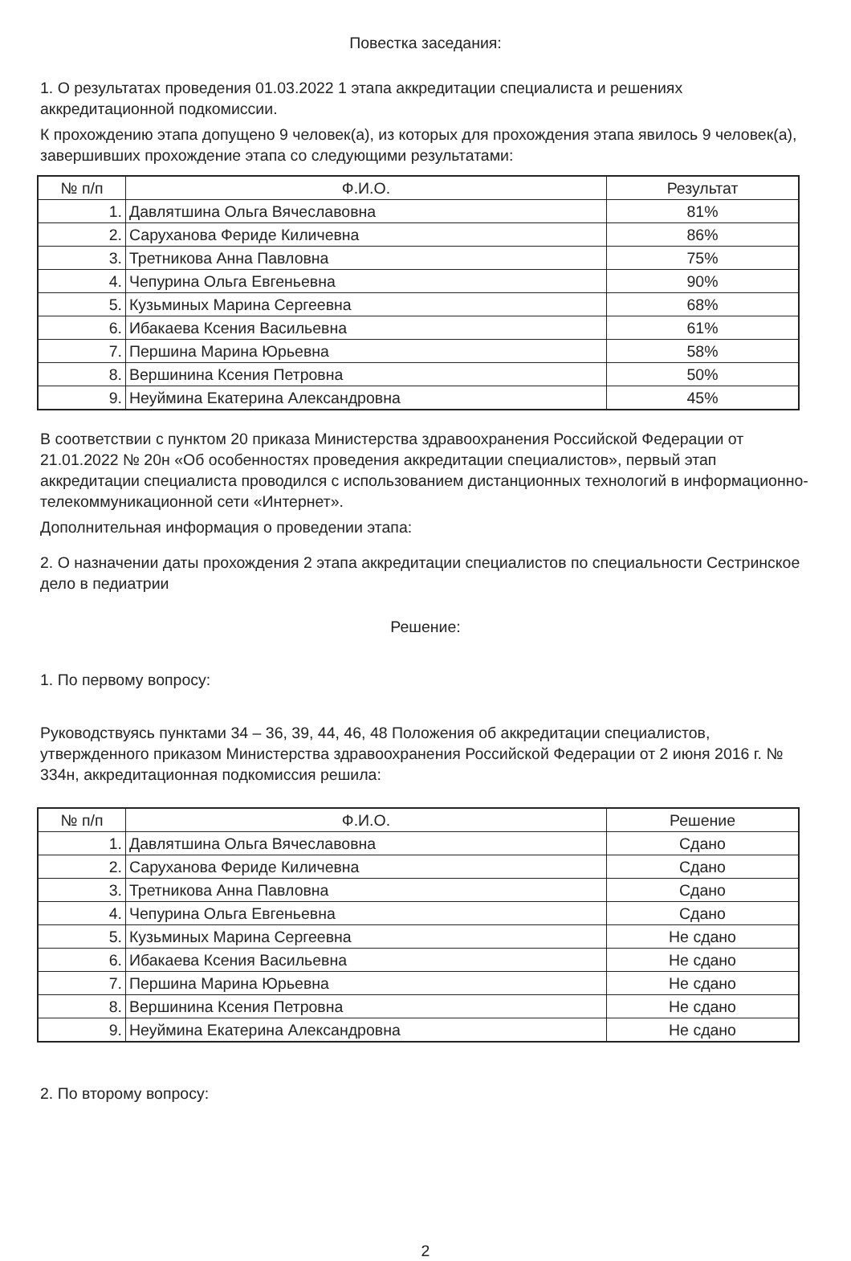Повестка заседания:
1. О результатах проведения 01.03.2022 1 этапа аккредитации специалиста и решениях аккредитационной подкомиссии.
К прохождению этапа допущено 9 человек(а), из которых для прохождения этапа явилось 9 человек(а), завершивших прохождение этапа со следующими результатами:
| № п/п | Ф.И.О. | Результат |
| --- | --- | --- |
| 1. | Давлятшина Ольга Вячеславовна | 81% |
| 2. | Саруханова Фериде Киличевна | 86% |
| 3. | Третникова Анна Павловна | 75% |
| 4. | Чепурина Ольга Евгеньевна | 90% |
| 5. | Кузьминых Марина Сергеевна | 68% |
| 6. | Ибакаева Ксения Васильевна | 61% |
| 7. | Першина Марина Юрьевна | 58% |
| 8. | Вершинина Ксения Петровна | 50% |
| 9. | Неуймина Екатерина Александровна | 45% |
В соответствии с пунктом 20 приказа Министерства здравоохранения Российской Федерации от 21.01.2022 № 20н «Об особенностях проведения аккредитации специалистов», первый этап аккредитации специалиста проводился с использованием дистанционных технологий в информационно-телекоммуникационной сети «Интернет».
Дополнительная информация о проведении этапа:
2. О назначении даты прохождения 2 этапа аккредитации специалистов по специальности Сестринское дело в педиатрии
Решение:
1. По первому вопросу:
Руководствуясь пунктами 34 – 36, 39, 44, 46, 48 Положения об аккредитации специалистов, утвержденного приказом Министерства здравоохранения Российской Федерации от 2 июня 2016 г. № 334н, аккредитационная подкомиссия решила:
| № п/п | Ф.И.О. | Решение |
| --- | --- | --- |
| 1. | Давлятшина Ольга Вячеславовна | Сдано |
| 2. | Саруханова Фериде Киличевна | Сдано |
| 3. | Третникова Анна Павловна | Сдано |
| 4. | Чепурина Ольга Евгеньевна | Сдано |
| 5. | Кузьминых Марина Сергеевна | Не сдано |
| 6. | Ибакаева Ксения Васильевна | Не сдано |
| 7. | Першина Марина Юрьевна | Не сдано |
| 8. | Вершинина Ксения Петровна | Не сдано |
| 9. | Неуймина Екатерина Александровна | Не сдано |
2. По второму вопросу:
2